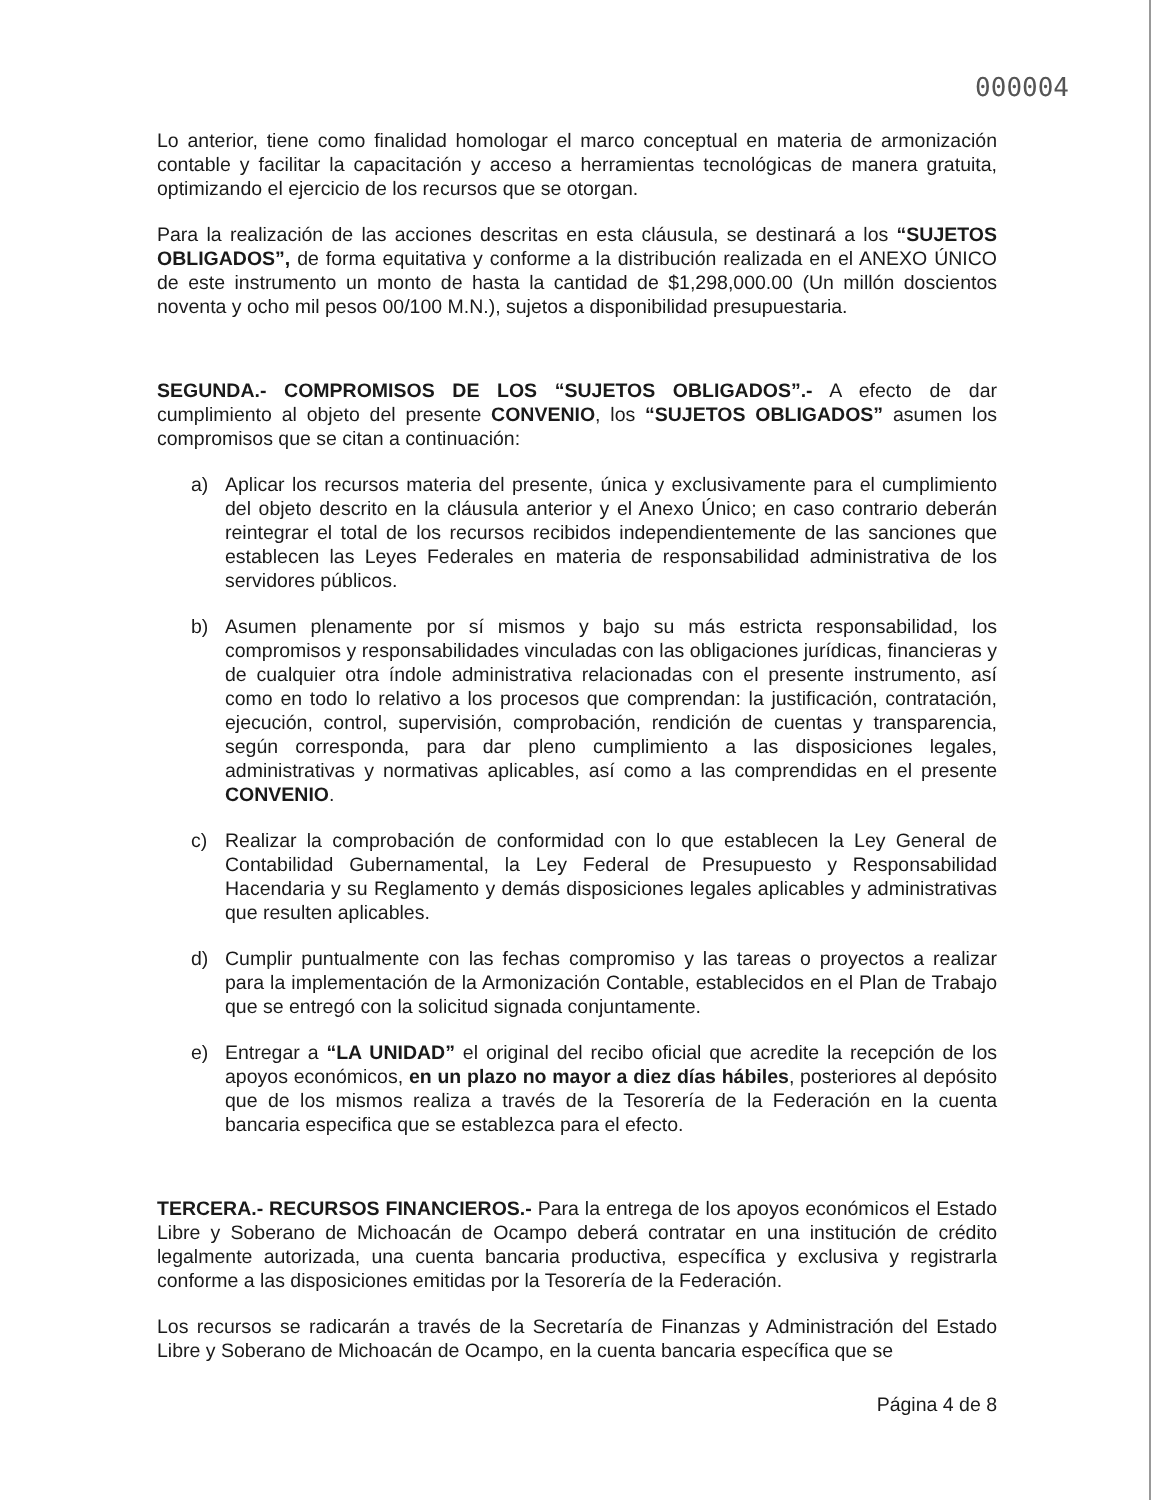000004
Lo anterior, tiene como finalidad homologar el marco conceptual en materia de armonización contable y facilitar la capacitación y acceso a herramientas tecnológicas de manera gratuita, optimizando el ejercicio de los recursos que se otorgan.
Para la realización de las acciones descritas en esta cláusula, se destinará a los “SUJETOS OBLIGADOS”, de forma equitativa y conforme a la distribución realizada en el ANEXO ÚNICO de este instrumento un monto de hasta la cantidad de $1,298,000.00 (Un millón doscientos noventa y ocho mil pesos 00/100 M.N.), sujetos a disponibilidad presupuestaria.
SEGUNDA.- COMPROMISOS DE LOS “SUJETOS OBLIGADOS”.- A efecto de dar cumplimiento al objeto del presente CONVENIO, los “SUJETOS OBLIGADOS” asumen los compromisos que se citan a continuación:
a) Aplicar los recursos materia del presente, única y exclusivamente para el cumplimiento del objeto descrito en la cláusula anterior y el Anexo Único; en caso contrario deberán reintegrar el total de los recursos recibidos independientemente de las sanciones que establecen las Leyes Federales en materia de responsabilidad administrativa de los servidores públicos.
b) Asumen plenamente por sí mismos y bajo su más estricta responsabilidad, los compromisos y responsabilidades vinculadas con las obligaciones jurídicas, financieras y de cualquier otra índole administrativa relacionadas con el presente instrumento, así como en todo lo relativo a los procesos que comprendan: la justificación, contratación, ejecución, control, supervisión, comprobación, rendición de cuentas y transparencia, según corresponda, para dar pleno cumplimiento a las disposiciones legales, administrativas y normativas aplicables, así como a las comprendidas en el presente CONVENIO.
c) Realizar la comprobación de conformidad con lo que establecen la Ley General de Contabilidad Gubernamental, la Ley Federal de Presupuesto y Responsabilidad Hacendaria y su Reglamento y demás disposiciones legales aplicables y administrativas que resulten aplicables.
d) Cumplir puntualmente con las fechas compromiso y las tareas o proyectos a realizar para la implementación de la Armonización Contable, establecidos en el Plan de Trabajo que se entregó con la solicitud signada conjuntamente.
e) Entregar a “LA UNIDAD” el original del recibo oficial que acredite la recepción de los apoyos económicos, en un plazo no mayor a diez días hábiles, posteriores al depósito que de los mismos realiza a través de la Tesorería de la Federación en la cuenta bancaria especifica que se establezca para el efecto.
TERCERA.- RECURSOS FINANCIEROS.- Para la entrega de los apoyos económicos el Estado Libre y Soberano de Michoacán de Ocampo deberá contratar en una institución de crédito legalmente autorizada, una cuenta bancaria productiva, específica y exclusiva y registrarla conforme a las disposiciones emitidas por la Tesorería de la Federación.
Los recursos se radicarán a través de la Secretaría de Finanzas y Administración del Estado Libre y Soberano de Michoacán de Ocampo, en la cuenta bancaria específica que se
Página 4 de 8